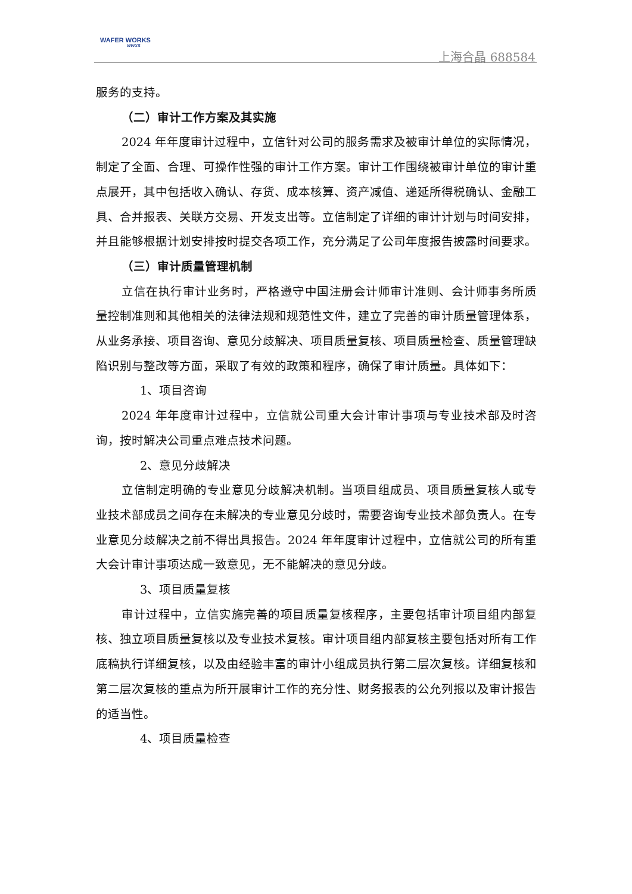WAFER WORKS
WWXS
上海合晶 688584
服务的支持。
（二）审计工作方案及其实施
2024 年年度审计过程中，立信针对公司的服务需求及被审计单位的实际情况，制定了全面、合理、可操作性强的审计工作方案。审计工作围绕被审计单位的审计重点展开，其中包括收入确认、存货、成本核算、资产减值、递延所得税确认、金融工具、合并报表、关联方交易、开发支出等。立信制定了详细的审计计划与时间安排，并且能够根据计划安排按时提交各项工作，充分满足了公司年度报告披露时间要求。
（三）审计质量管理机制
立信在执行审计业务时，严格遵守中国注册会计师审计准则、会计师事务所质量控制准则和其他相关的法律法规和规范性文件，建立了完善的审计质量管理体系，从业务承接、项目咨询、意见分歧解决、项目质量复核、项目质量检查、质量管理缺陷识别与整改等方面，采取了有效的政策和程序，确保了审计质量。具体如下：
1、项目咨询
2024 年年度审计过程中，立信就公司重大会计审计事项与专业技术部及时咨询，按时解决公司重点难点技术问题。
2、意见分歧解决
立信制定明确的专业意见分歧解决机制。当项目组成员、项目质量复核人或专业技术部成员之间存在未解决的专业意见分歧时，需要咨询专业技术部负责人。在专业意见分歧解决之前不得出具报告。2024 年年度审计过程中，立信就公司的所有重大会计审计事项达成一致意见，无不能解决的意见分歧。
3、项目质量复核
审计过程中，立信实施完善的项目质量复核程序，主要包括审计项目组内部复核、独立项目质量复核以及专业技术复核。审计项目组内部复核主要包括对所有工作底稿执行详细复核，以及由经验丰富的审计小组成员执行第二层次复核。详细复核和第二层次复核的重点为所开展审计工作的充分性、财务报表的公允列报以及审计报告的适当性。
4、项目质量检查